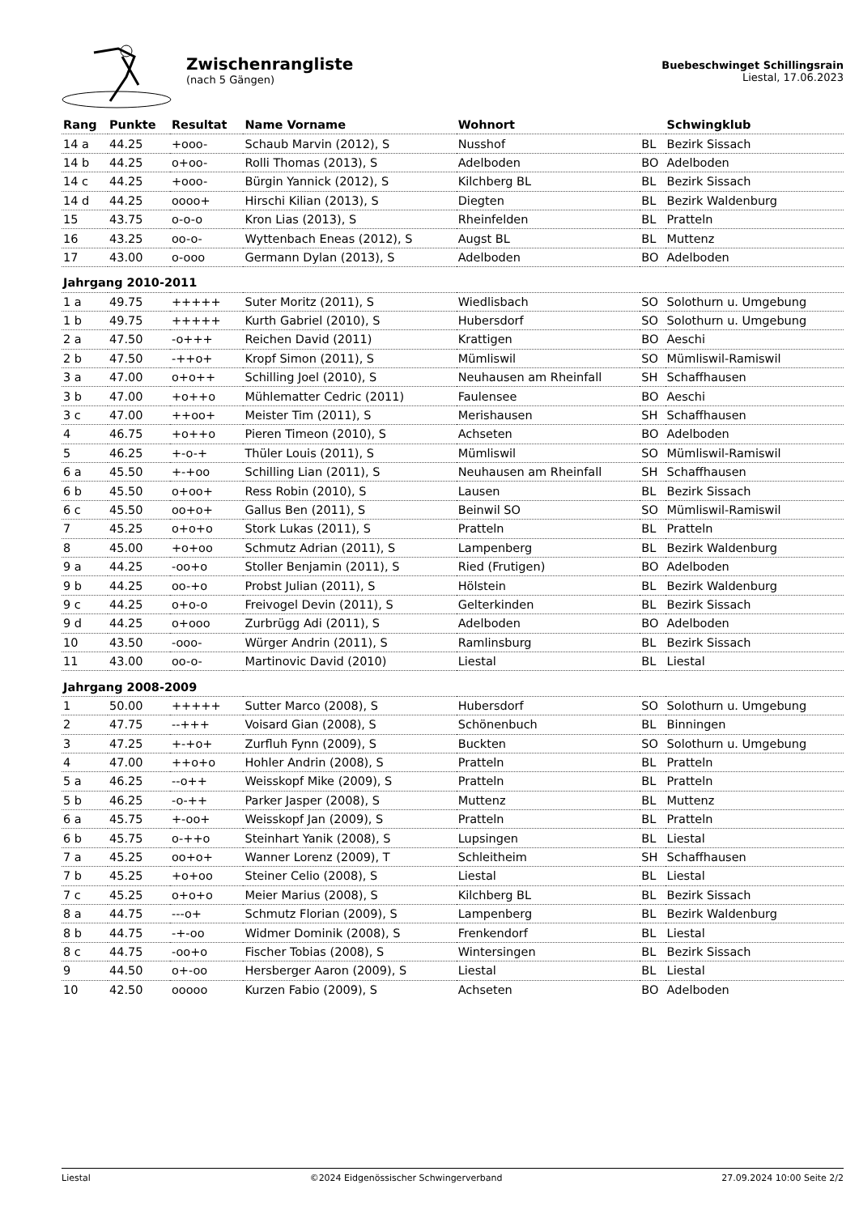Zwischenrangliste
(nach 5 Gängen)
Buebeschwinget Schillingsrain
Liestal, 17.06.2023
| Rang | Punkte | Resultat | Name Vorname | Wohnort | | Schwingklub |
| --- | --- | --- | --- | --- | --- | --- |
| 14 a | 44.25 | +ooo- | Schaub Marvin (2012), S | Nusshof | BL | Bezirk Sissach |
| 14 b | 44.25 | o+oo- | Rolli Thomas (2013), S | Adelboden | BO | Adelboden |
| 14 c | 44.25 | +ooo- | Bürgin Yannick (2012), S | Kilchberg BL | BL | Bezirk Sissach |
| 14 d | 44.25 | oooo+ | Hirschi Kilian (2013), S | Diegten | BL | Bezirk Waldenburg |
| 15 | 43.75 | o-o-o | Kron Lias (2013), S | Rheinfelden | BL | Pratteln |
| 16 | 43.25 | oo-o- | Wyttenbach Eneas (2012), S | Augst BL | BL | Muttenz |
| 17 | 43.00 | o-ooo | Germann Dylan (2013), S | Adelboden | BO | Adelboden |
| Jahrgang 2010-2011 | | | | | | |
| 1 a | 49.75 | +++++ | Suter Moritz (2011), S | Wiedlisbach | SO | Solothurn u. Umgebung |
| 1 b | 49.75 | +++++ | Kurth Gabriel (2010), S | Hubersdorf | SO | Solothurn u. Umgebung |
| 2 a | 47.50 | -o+++ | Reichen David (2011) | Krattigen | BO | Aeschi |
| 2 b | 47.50 | -++o+ | Kropf Simon (2011), S | Mümliswil | SO | Mümliswil-Ramiswil |
| 3 a | 47.00 | o+o++ | Schilling Joel (2010), S | Neuhausen am Rheinfall | SH | Schaffhausen |
| 3 b | 47.00 | +o++o | Mühlematter Cedric (2011) | Faulensee | BO | Aeschi |
| 3 c | 47.00 | ++oo+ | Meister Tim (2011), S | Merishausen | SH | Schaffhausen |
| 4 | 46.75 | +o++o | Pieren Timeon (2010), S | Achseten | BO | Adelboden |
| 5 | 46.25 | +-o-+ | Thüler Louis (2011), S | Mümliswil | SO | Mümliswil-Ramiswil |
| 6 a | 45.50 | +-+oo | Schilling Lian (2011), S | Neuhausen am Rheinfall | SH | Schaffhausen |
| 6 b | 45.50 | o+oo+ | Ress Robin (2010), S | Lausen | BL | Bezirk Sissach |
| 6 c | 45.50 | oo+o+ | Gallus Ben (2011), S | Beinwil SO | SO | Mümliswil-Ramiswil |
| 7 | 45.25 | o+o+o | Stork Lukas (2011), S | Pratteln | BL | Pratteln |
| 8 | 45.00 | +o+oo | Schmutz Adrian (2011), S | Lampenberg | BL | Bezirk Waldenburg |
| 9 a | 44.25 | -oo+o | Stoller Benjamin (2011), S | Ried (Frutigen) | BO | Adelboden |
| 9 b | 44.25 | oo-+o | Probst Julian (2011), S | Hölstein | BL | Bezirk Waldenburg |
| 9 c | 44.25 | o+o-o | Freivogel Devin (2011), S | Gelterkinden | BL | Bezirk Sissach |
| 9 d | 44.25 | o+ooo | Zurbrügg Adi (2011), S | Adelboden | BO | Adelboden |
| 10 | 43.50 | -ooo- | Würger Andrin (2011), S | Ramlinsburg | BL | Bezirk Sissach |
| 11 | 43.00 | oo-o- | Martinovic David (2010) | Liestal | BL | Liestal |
| Jahrgang 2008-2009 | | | | | | |
| 1 | 50.00 | +++++ | Sutter Marco (2008), S | Hubersdorf | SO | Solothurn u. Umgebung |
| 2 | 47.75 | --+++ | Voisard Gian (2008), S | Schönenbuch | BL | Binningen |
| 3 | 47.25 | +-+o+ | Zurfluh Fynn (2009), S | Buckten | SO | Solothurn u. Umgebung |
| 4 | 47.00 | ++o+o | Hohler Andrin (2008), S | Pratteln | BL | Pratteln |
| 5 a | 46.25 | --o++ | Weisskopf Mike (2009), S | Pratteln | BL | Pratteln |
| 5 b | 46.25 | -o-++ | Parker Jasper (2008), S | Muttenz | BL | Muttenz |
| 6 a | 45.75 | +-oo+ | Weisskopf Jan (2009), S | Pratteln | BL | Pratteln |
| 6 b | 45.75 | o-++o | Steinhart Yanik (2008), S | Lupsingen | BL | Liestal |
| 7 a | 45.25 | oo+o+ | Wanner Lorenz (2009), T | Schleitheim | SH | Schaffhausen |
| 7 b | 45.25 | +o+oo | Steiner Celio (2008), S | Liestal | BL | Liestal |
| 7 c | 45.25 | o+o+o | Meier Marius (2008), S | Kilchberg BL | BL | Bezirk Sissach |
| 8 a | 44.75 | ---o+ | Schmutz Florian (2009), S | Lampenberg | BL | Bezirk Waldenburg |
| 8 b | 44.75 | -+-oo | Widmer Dominik (2008), S | Frenkendorf | BL | Liestal |
| 8 c | 44.75 | -oo+o | Fischer Tobias (2008), S | Wintersingen | BL | Bezirk Sissach |
| 9 | 44.50 | o+-oo | Hersberger Aaron (2009), S | Liestal | BL | Liestal |
| 10 | 42.50 | ooooo | Kurzen Fabio (2009), S | Achseten | BO | Adelboden |
Liestal ©2024 Eidgenössischer Schwingerverband 27.09.2024 10:00 Seite 2/2